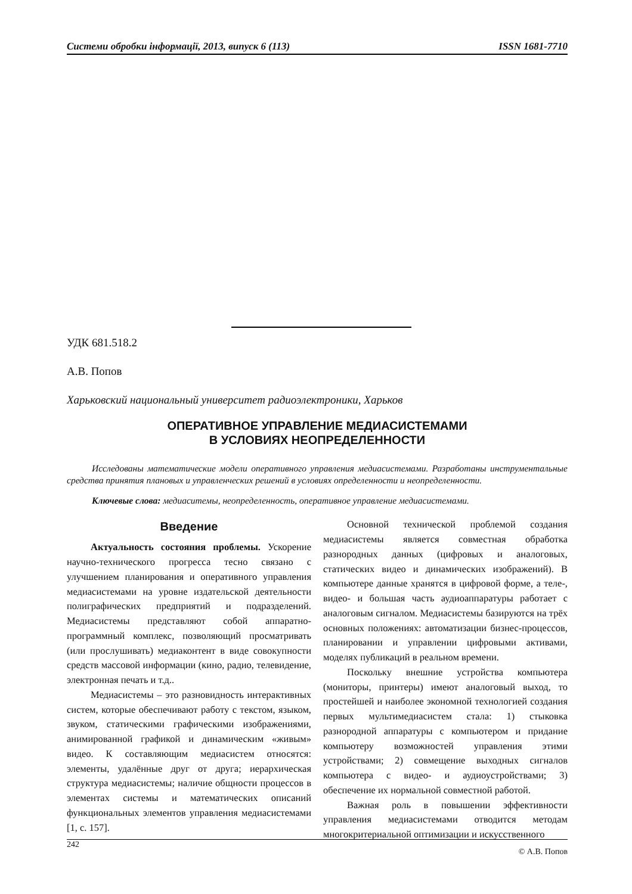Системи обробки інформації, 2013, випуск 6 (113) ISSN 1681-7710
УДК 681.518.2
А.В. Попов
Харьковский национальный университет радиоэлектроники, Харьков
ОПЕРАТИВНОЕ УПРАВЛЕНИЕ МЕДИАСИСТЕМАМИ
В УСЛОВИЯХ НЕОПРЕДЕЛЕННОСТИ
Исследованы математические модели оперативного управления медиасистемами. Разработаны инструментальные средства принятия плановых и управленческих решений в условиях определенности и неопределенности.
Ключевые слова: медиаситемы, неопределенность, оперативное управление медиасистемами.
Введение
Актуальность состояния проблемы. Ускорение научно-технического прогресса тесно связано с улучшением планирования и оперативного управления медиасистемами на уровне издательской деятельности полиграфических предприятий и подразделений. Медиасистемы представляют собой аппаратно-программный комплекс, позволяющий просматривать (или прослушивать) медиаконтент в виде совокупности средств массовой информации (кино, радио, телевидение, электронная печать и т.д..
Медиасистемы – это разновидность интерактивных систем, которые обеспечивают работу с текстом, языком, звуком, статическими графическими изображениями, анимированной графикой и динамическим «живым» видео. К составляющим медиасистем относятся: элементы, удалённые друг от друга; иерархическая структура медиасистемы; наличие общности процессов в элементах системы и математических описаний функциональных элементов управления медиасистемами [1, с. 157].
Основной технической проблемой создания медиасистемы является совместная обработка разнородных данных (цифровых и аналоговых, статических видео и динамических изображений). В компьютере данные хранятся в цифровой форме, а теле-, видео- и большая часть аудиоаппаратуры работает с аналоговым сигналом. Медиасистемы базируются на трёх основных положениях: автоматизации бизнес-процессов, планировании и управлении цифровыми активами, моделях публикаций в реальном времени.
Поскольку внешние устройства компьютера (мониторы, принтеры) имеют аналоговый выход, то простейшей и наиболее экономной технологией создания первых мультимедиасистем стала: 1) стыковка разнородной аппаратуры с компьютером и придание компьютеру возможностей управления этими устройствами; 2) совмещение выходных сигналов компьютера с видео- и аудиоустройствами; 3) обеспечение их нормальной совместной работой.
Важная роль в повышении эффективности управления медиасистемами отводится методам многокритериальной оптимизации и искусственного
242 © А.В. Попов